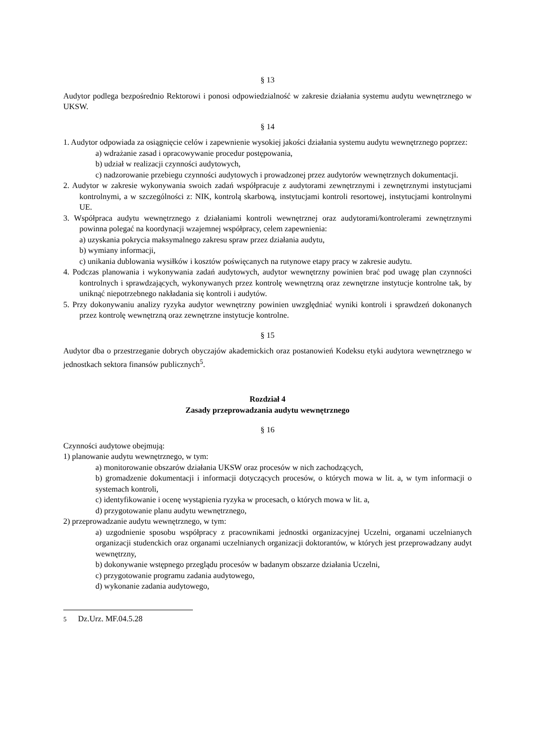§ 13
Audytor podlega bezpośrednio Rektorowi i ponosi odpowiedzialność w zakresie działania systemu audytu wewnętrznego w UKSW.
§ 14
1. Audytor odpowiada za osiągnięcie celów i zapewnienie wysokiej jakości działania systemu audytu wewnętrznego poprzez:
a) wdrażanie zasad i opracowywanie procedur postępowania,
b) udział w realizacji czynności audytowych,
c) nadzorowanie przebiegu czynności audytowych i prowadzonej przez audytorów wewnętrznych dokumentacji.
2. Audytor w zakresie wykonywania swoich zadań współpracuje z audytorami zewnętrznymi i zewnętrznymi instytucjami kontrolnymi, a w szczególności z: NIK, kontrolą skarbową, instytucjami kontroli resortowej, instytucjami kontrolnymi UE.
3. Współpraca audytu wewnętrznego z działaniami kontroli wewnętrznej oraz audytorami/kontrolerami zewnętrznymi powinna polegać na koordynacji wzajemnej współpracy, celem zapewnienia:
a) uzyskania pokrycia maksymalnego zakresu spraw przez działania audytu,
b) wymiany informacji,
c) unikania dublowania wysiłków i kosztów poświęcanych na rutynowe etapy pracy w zakresie audytu.
4. Podczas planowania i wykonywania zadań audytowych, audytor wewnętrzny powinien brać pod uwagę plan czynności kontrolnych i sprawdzających, wykonywanych przez kontrolę wewnętrzną oraz zewnętrzne instytucje kontrolne tak, by uniknąć niepotrzebnego nakładania się kontroli i audytów.
5. Przy dokonywaniu analizy ryzyka audytor wewnętrzny powinien uwzględniać wyniki kontroli i sprawdzeń dokonanych przez kontrolę wewnętrzną oraz zewnętrzne instytucje kontrolne.
§ 15
Audytor dba o przestrzeganie dobrych obyczajów akademickich oraz postanowień Kodeksu etyki audytora wewnętrznego w jednostkach sektora finansów publicznych<sup>5</sup>.
Rozdział 4
Zasady przeprowadzania audytu wewnętrznego
§ 16
Czynności audytowe obejmują:
1) planowanie audytu wewnętrznego, w tym:
a) monitorowanie obszarów działania UKSW oraz procesów w nich zachodzących,
b) gromadzenie dokumentacji i informacji dotyczących procesów, o których mowa w lit. a, w tym informacji o systemach kontroli,
c) identyfikowanie i ocenę wystąpienia ryzyka w procesach, o których mowa w lit. a,
d) przygotowanie planu audytu wewnętrznego,
2) przeprowadzanie audytu wewnętrznego, w tym:
a) uzgodnienie sposobu współpracy z pracownikami jednostki organizacyjnej Uczelni, organami uczelnianych organizacji studenckich oraz organami uczelnianych organizacji doktorantów, w których jest przeprowadzany audyt wewnętrzny,
b) dokonywanie wstępnego przeglądu procesów w badanym obszarze działania Uczelni,
c) przygotowanie programu zadania audytowego,
d) wykonanie zadania audytowego,
5 Dz.Urz. MF.04.5.28